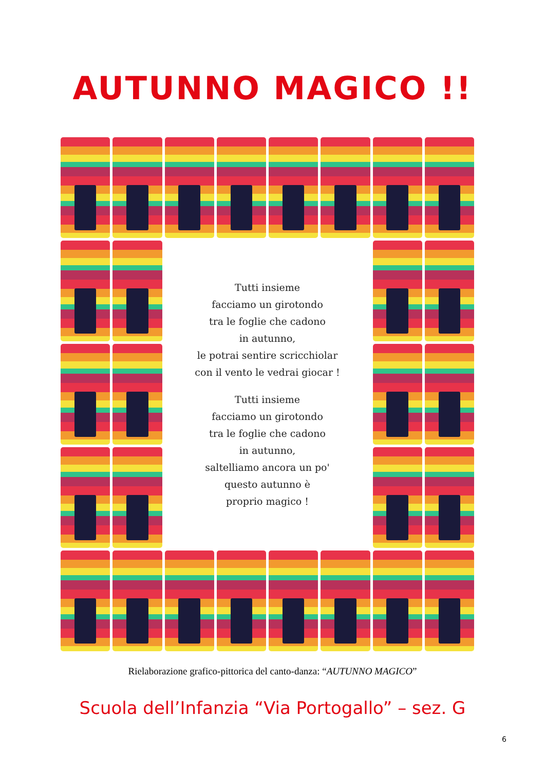AUTUNNO MAGICO !!
Tutti insieme
facciamo un girotondo
tra le foglie che cadono
in autunno,
le potrai sentire scricchiolar
con il vento le vedrai giocar !
Tutti insieme
facciamo un girotondo
tra le foglie che cadono
in autunno,
saltelliamo ancora un po'
questo autunno è
proprio magico !
Rielaborazione grafico-pittorica del canto-danza: “AUTUNNO MAGICO”
Scuola dell’Infanzia “Via Portogallo” – sez. G
6